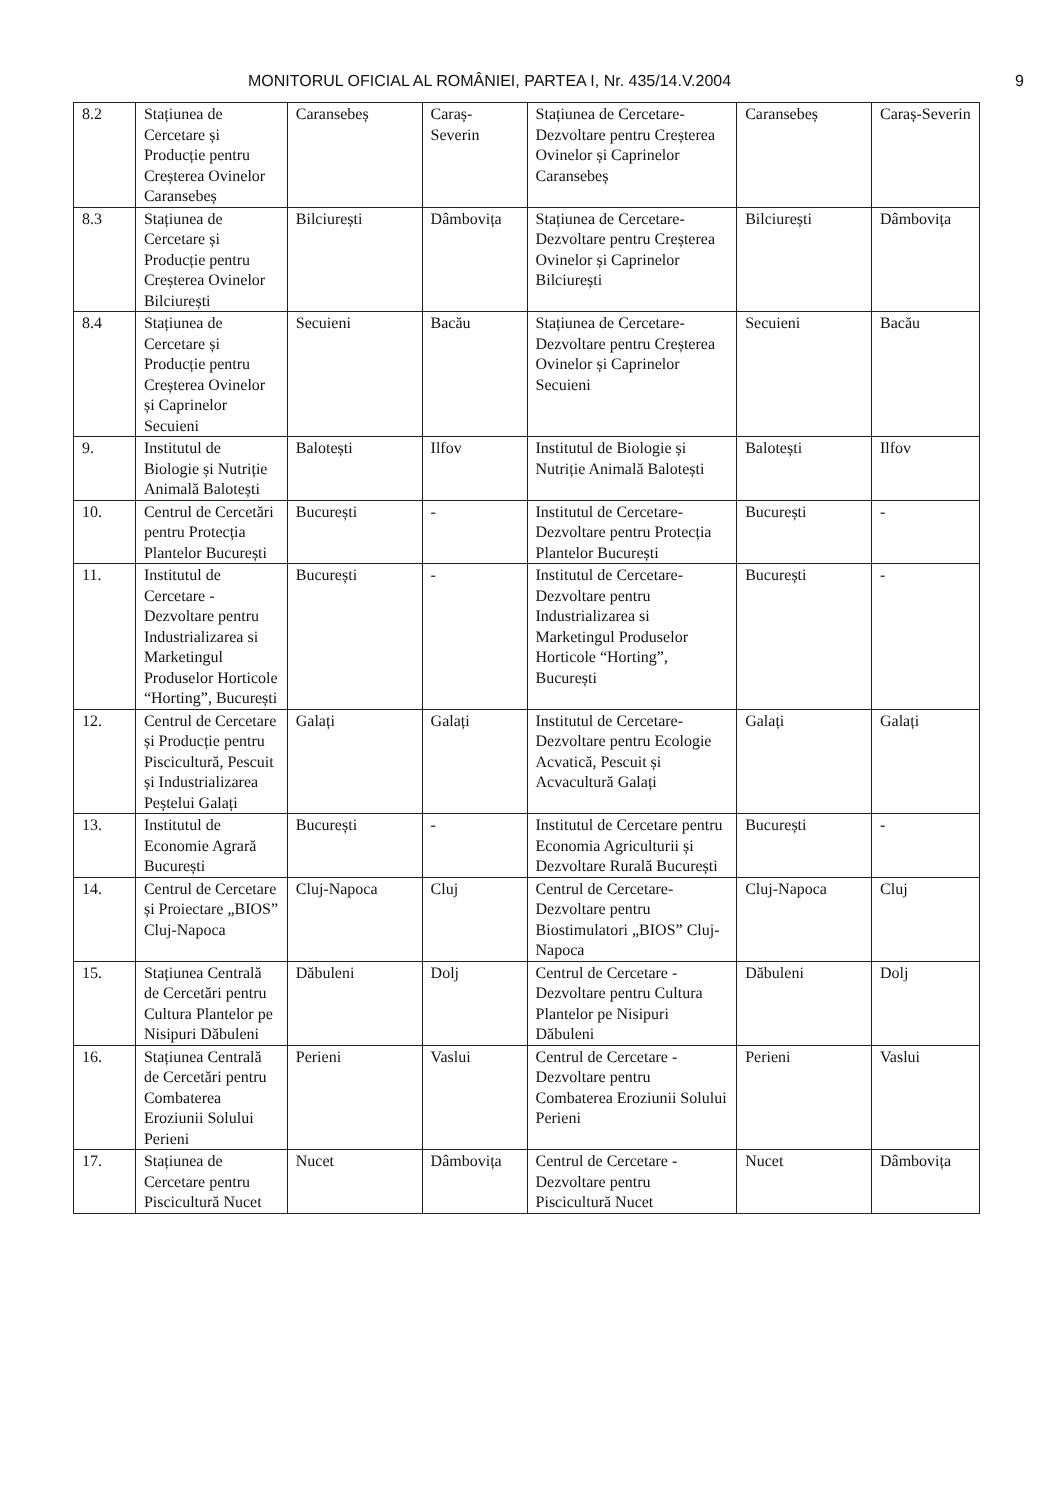MONITORUL OFICIAL AL ROMÂNIEI, PARTEA I, Nr. 435/14.V.2004 9
| 8.2 | Stațiunea de Cercetare și Producție pentru Creșterea Ovinelor Caransebeș | Caransebeș | Caraș-Severin | Stațiunea de Cercetare-Dezvoltare pentru Creșterea Ovinelor și Caprinelor Caransebeș | Caransebeș | Caraș-Severin |
| 8.3 | Stațiunea de Cercetare și Producție pentru Creșterea Ovinelor Bilciurești | Bilciurești | Dâmbovița | Stațiunea de Cercetare-Dezvoltare pentru Creșterea Ovinelor și Caprinelor Bilciurești | Bilciurești | Dâmbovița |
| 8.4 | Stațiunea de Cercetare și Producție pentru Creșterea Ovinelor și Caprinelor Secuieni | Secuieni | Bacău | Stațiunea de Cercetare-Dezvoltare pentru Creșterea Ovinelor și Caprinelor Secuieni | Secuieni | Bacău |
| 9. | Institutul de Biologie și Nutriție Animală Balotești | Balotești | Ilfov | Institutul de Biologie și Nutriție Animală Balotești | Balotești | Ilfov |
| 10. | Centrul de Cercetări pentru Protecția Plantelor București | București | - | Institutul de Cercetare-Dezvoltare pentru Protecția Plantelor București | București | - |
| 11. | Institutul de Cercetare - Dezvoltare pentru Industrializarea si Marketingul Produselor Horticole “Horting”, București | București | - | Institutul de Cercetare-Dezvoltare pentru Industrializarea si Marketingul Produselor Horticole “Horting”, București | București | - |
| 12. | Centrul de Cercetare și Producție pentru Piscicultură, Pescuit și Industrializarea Peștelui Galați | Galați | Galați | Institutul de Cercetare-Dezvoltare pentru Ecologie Acvatică, Pescuit și Acvacultură Galați | Galați | Galați |
| 13. | Institutul de Economie Agrară București | București | - | Institutul de Cercetare pentru Economia Agriculturii și Dezvoltare Rurală București | București | - |
| 14. | Centrul de Cercetare și Proiectare „BIOS” Cluj-Napoca | Cluj-Napoca | Cluj | Centrul de Cercetare-Dezvoltare pentru Biostimulatori „BIOS” Cluj-Napoca | Cluj-Napoca | Cluj |
| 15. | Stațiunea Centrală de Cercetări pentru Cultura Plantelor pe Nisipuri Dăbuleni | Dăbuleni | Dolj | Centrul de Cercetare - Dezvoltare pentru Cultura Plantelor pe Nisipuri Dăbuleni | Dăbuleni | Dolj |
| 16. | Stațiunea Centrală de Cercetări pentru Combaterea Eroziunii Solului Perieni | Perieni | Vaslui | Centrul de Cercetare - Dezvoltare pentru Combaterea Eroziunii Solului Perieni | Perieni | Vaslui |
| 17. | Stațiunea de Cercetare pentru Piscicultură Nucet | Nucet | Dâmbovița | Centrul de Cercetare - Dezvoltare pentru Piscicultură Nucet | Nucet | Dâmbovița |